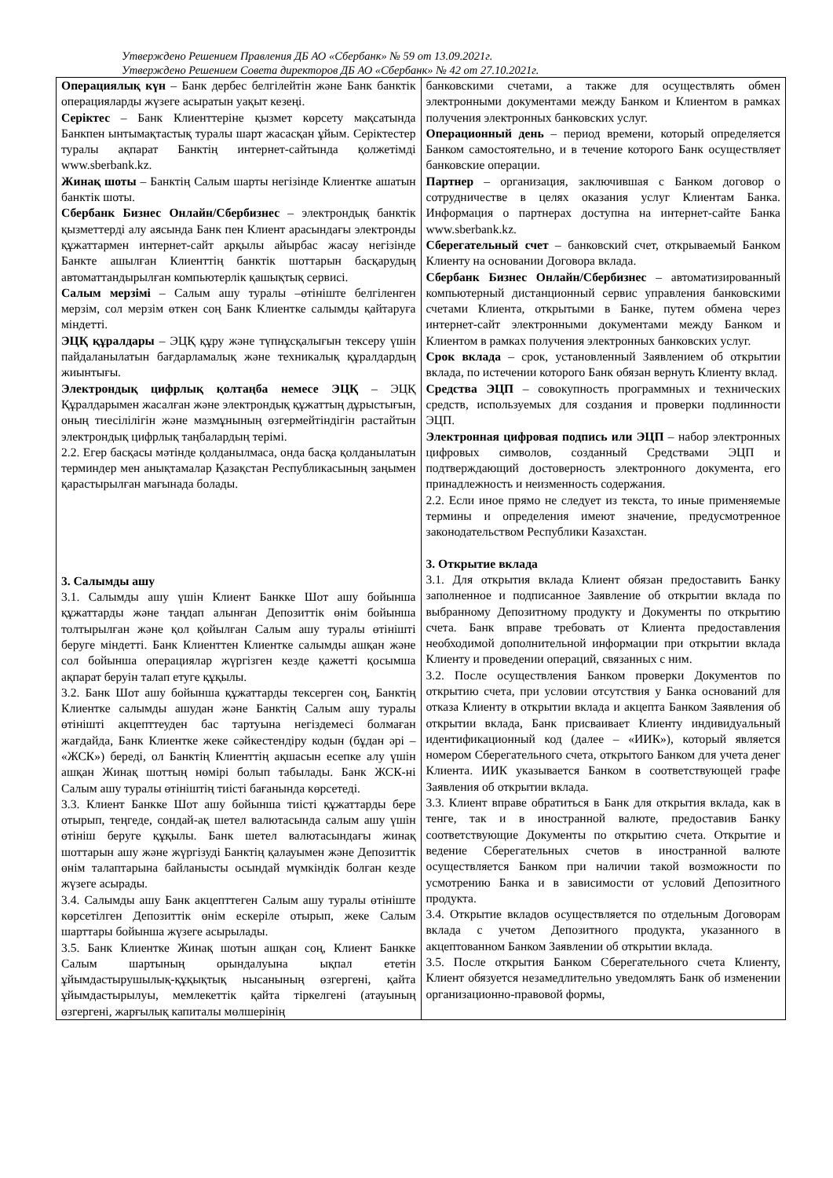Утверждено Решением Правления ДБ АО «Сбербанк» № 59 от 13.09.2021г.
Утверждено Решением Совета директоров ДБ АО «Сбербанк» № 42 от 27.10.2021г.
| Операциялық күн – Банк дербес белгілейтін және Банк банктік операцияларды жүзеге асыратын уақыт кезеңі. Серіктес – Банк Клиенттеріне қызмет көрсету мақсатында Банкпен ынтымақтастық туралы шарт жасасқан ұйым. Серіктестер туралы ақпарат Банктің интернет-сайтында қолжетімді www.sberbank.kz. Жинақ шоты – Банктің Салым шарты негізінде Клиентке ашатын банктік шоты. Сбербанк Бизнес Онлайн/Сбербизнес – электрондық банктік қызметтерді алу аясында Банк пен Клиент арасындағы электронды құжаттармен интернет-сайт арқылы айырбас жасау негізінде Банкте ашылған Клиенттің банктік шоттарын басқарудың автоматтандырылған компьютерлік қашықтық сервисі. Салым мерзімі – Салым ашу туралы –өтініште белгіленген мерзім, сол мерзім өткен соң Банк Клиентке салымды қайтаруға міндетті. ЭЦҚ құралдары – ЭЦҚ құру және түпнұсқалығын тексеру үшін пайдаланылатын бағдарламалық және техникалық құралдардың жиынтығы. Электрондық цифрлық қолтаңба немесе ЭЦҚ – ЭЦҚ Құралдарымен жасалған және электрондық құжаттың дұрыстығын, оның тиесілілігін және мазмұнының өзгермейтіндігін растайтын электрондық цифрлық таңбалардың терімі. 2.2. Егер басқасы мәтінде қолданылмаса, онда басқа қолданылатын терминдер мен анықтамалар Қазақстан Республикасының заңымен қарастырылған мағынада болады. 3. Салымды ашу 3.1. Салымды ашу үшін Клиент Банкке Шот ашу бойынша құжаттарды және таңдап алынған Депозиттік өнім бойынша толтырылған және қол қойылған Салым ашу туралы өтінішті беруге міндетті. Банк Клиенттен Клиентке салымды ашқан және сол бойынша операциялар жүргізген кезде қажетті қосымша ақпарат беруін талап етуге құқылы. 3.2. Банк Шот ашу бойынша құжаттарды тексерген соң, Банктің Клиентке салымды ашудан және Банктің Салым ашу туралы өтінішті акцепттеуден бас тартуына негіздемесі болмаған жағдайда, Банк Клиентке жеке сәйкестендіру кодын (бұдан әрі – «ЖСК») береді, ол Банктің Клиенттің ақшасын есепке алу үшін ашқан Жинақ шоттың нөмірі болып табылады. Банк ЖСК-ні Салым ашу туралы өтініштің тиісті бағанында көрсетеді. 3.3. Клиент Банкке Шот ашу бойынша тиісті құжаттарды бере отырып, теңгеде, сондай-ақ шетел валютасында салым ашу үшін өтініш беруге құқылы. Банк шетел валютасындағы жинақ шоттарын ашу және жүргізуді Банктің қалауымен және Депозиттік өнім талаптарына байланысты осындай мүмкіндік болған кезде жүзеге асырады. 3.4. Салымды ашу Банк акцепттеген Салым ашу туралы өтініште көрсетілген Депозиттік өнім ескеріле отырып, жеке Салым шарттары бойынша жүзеге асырылады. 3.5. Банк Клиентке Жинақ шотын ашқан соң, Клиент Банкке Салым шартының орындалуына ықпал ететін ұйымдастырушылық-құқықтық нысанының өзгергені, қайта ұйымдастырылуы, мемлекеттік қайта тіркелгені (атауының өзгергені, жарғылық капиталы мөлшерінің | банковскими счетами, а также для осуществлять обмен электронными документами между Банком и Клиентом в рамках получения электронных банковских услуг. Операционный день – период времени, который определяется Банком самостоятельно, и в течение которого Банк осуществляет банковские операции. Партнер – организация, заключившая с Банком договор о сотрудничестве в целях оказания услуг Клиентам Банка. Информация о партнерах доступна на интернет-сайте Банка www.sberbank.kz. Сберегательный счет – банковский счет, открываемый Банком Клиенту на основании Договора вклада. Сбербанк Бизнес Онлайн/Сбербизнес – автоматизированный компьютерный дистанционный сервис управления банковскими счетами Клиента, открытыми в Банке, путем обмена через интернет-сайт электронными документами между Банком и Клиентом в рамках получения электронных банковских услуг. Срок вклада – срок, установленный Заявлением об открытии вклада, по истечении которого Банк обязан вернуть Клиенту вклад. Средства ЭЦП – совокупность программных и технических средств, используемых для создания и проверки подлинности ЭЦП. Электронная цифровая подпись или ЭЦП – набор электронных цифровых символов, созданный Средствами ЭЦП и подтверждающий достоверность электронного документа, его принадлежность и неизменность содержания. 2.2. Если иное прямо не следует из текста, то иные применяемые термины и определения имеют значение, предусмотренное законодательством Республики Казахстан. 3. Открытие вклада 3.1. Для открытия вклада Клиент обязан предоставить Банку заполненное и подписанное Заявление об открытии вклада по выбранному Депозитному продукту и Документы по открытию счета. Банк вправе требовать от Клиента предоставления необходимой дополнительной информации при открытии вклада Клиенту и проведении операций, связанных с ним. 3.2. После осуществления Банком проверки Документов по открытию счета, при условии отсутствия у Банка оснований для отказа Клиенту в открытии вклада и акцепта Банком Заявления об открытии вклада, Банк присваивает Клиенту индивидуальный идентификационный код (далее – «ИИК»), который является номером Сберегательного счета, открытого Банком для учета денег Клиента. ИИК указывается Банком в соответствующей графе Заявления об открытии вклада. 3.3. Клиент вправе обратиться в Банк для открытия вклада, как в тенге, так и в иностранной валюте, предоставив Банку соответствующие Документы по открытию счета. Открытие и ведение Сберегательных счетов в иностранной валюте осуществляется Банком при наличии такой возможности по усмотрению Банка и в зависимости от условий Депозитного продукта. 3.4. Открытие вкладов осуществляется по отдельным Договорам вклада с учетом Депозитного продукта, указанного в акцептованном Банком Заявлении об открытии вклада. 3.5. После открытия Банком Сберегательного счета Клиенту, Клиент обязуется незамедлительно уведомлять Банк об изменении организационно-правовой формы, |